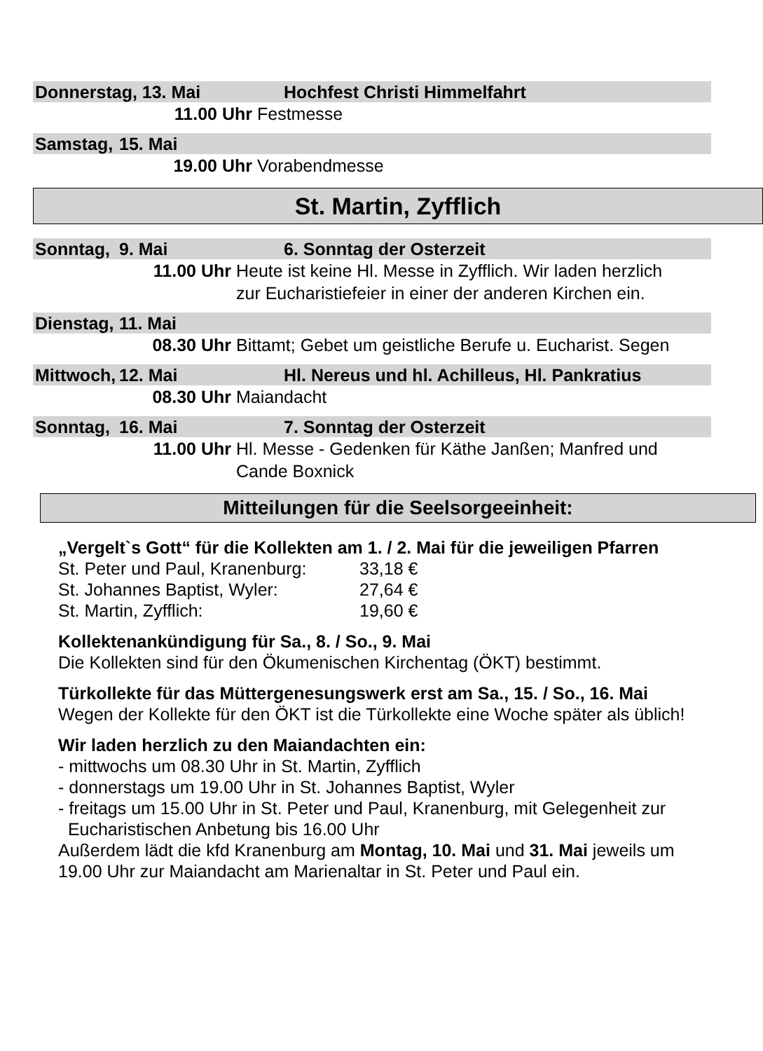Donnerstag, 13. Mai Hochfest Christi Himmelfahrt
11.00 Uhr Festmesse
Samstag, 15. Mai
19.00 Uhr Vorabendmesse
St. Martin, Zyfflich
Sonntag, 9. Mai 6. Sonntag der Osterzeit
11.00 Uhr Heute ist keine Hl. Messe in Zyfflich. Wir laden herzlich
zur Eucharistiefeier in einer der anderen Kirchen ein.
Dienstag, 11. Mai
08.30 Uhr Bittamt; Gebet um geistliche Berufe u. Eucharist. Segen
Mittwoch, 12. Mai Hl. Nereus und hl. Achilleus, Hl. Pankratius
08.30 Uhr Maiandacht
Sonntag, 16. Mai 7. Sonntag der Osterzeit
11.00 Uhr Hl. Messe - Gedenken für Käthe Janßen; Manfred und
Cande Boxnick
Mitteilungen für die Seelsorgeeinheit:
„Vergelt`s Gott“ für die Kollekten am 1. / 2. Mai für die jeweiligen Pfarren
St. Peter und Paul, Kranenburg: 33,18 €
St. Johannes Baptist, Wyler: 27,64 €
St. Martin, Zyfflich: 19,60 €
Kollektenankündigung für Sa., 8. / So., 9. Mai
Die Kollekten sind für den Ökumenischen Kirchentag (ÖKT) bestimmt.
Türkollekte für das Müttergenesungswerk erst am Sa., 15. / So., 16. Mai
Wegen der Kollekte für den ÖKT ist die Türkollekte eine Woche später als üblich!
Wir laden herzlich zu den Maiandachten ein:
- mittwochs um 08.30 Uhr in St. Martin, Zyfflich
- donnerstags um 19.00 Uhr in St. Johannes Baptist, Wyler
- freitags um 15.00 Uhr in St. Peter und Paul, Kranenburg, mit Gelegenheit zur
Eucharistischen Anbetung bis 16.00 Uhr
Außerdem lädt die kfd Kranenburg am Montag, 10. Mai und 31. Mai jeweils um
19.00 Uhr zur Maiandacht am Marienaltar in St. Peter und Paul ein.